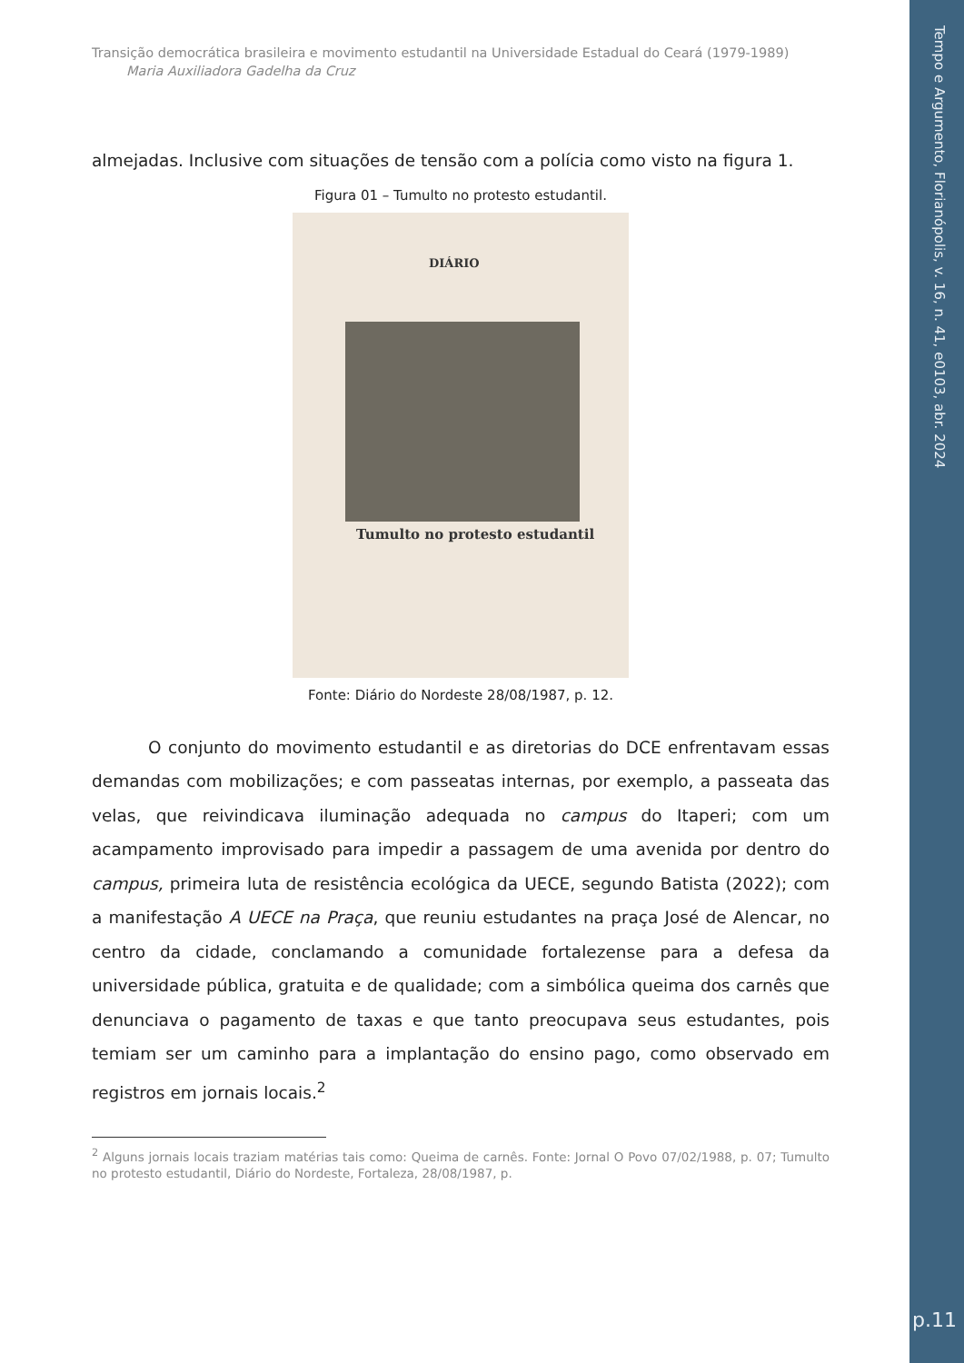Tempo e Argumento, Florianópolis, v. 16, n. 41, e0103, abr. 2024
Transição democrática brasileira e movimento estudantil na Universidade Estadual do Ceará (1979-1989)
Maria Auxiliadora Gadelha da Cruz
almejadas. Inclusive com situações de tensão com a polícia como visto na figura 1.
Figura 01 – Tumulto no protesto estudantil.
DIÁRIO
Tumulto no protesto estudantil
Fonte: Diário do Nordeste 28/08/1987, p. 12.
O conjunto do movimento estudantil e as diretorias do DCE enfrentavam essas demandas com mobilizações; e com passeatas internas, por exemplo, a passeata das velas, que reivindicava iluminação adequada no campus do Itaperi; com um acampamento improvisado para impedir a passagem de uma avenida por dentro do campus, primeira luta de resistência ecológica da UECE, segundo Batista (2022); com a manifestação A UECE na Praça, que reuniu estudantes na praça José de Alencar, no centro da cidade, conclamando a comunidade fortalezense para a defesa da universidade pública, gratuita e de qualidade; com a simbólica queima dos carnês que denunciava o pagamento de taxas e que tanto preocupava seus estudantes, pois temiam ser um caminho para a implantação do ensino pago, como observado em registros em jornais locais.<sup>2</sup>
<sup>2</sup> Alguns jornais locais traziam matérias tais como: Queima de carnês. Fonte: Jornal O Povo 07/02/1988, p. 07; Tumulto no protesto estudantil, Diário do Nordeste, Fortaleza, 28/08/1987, p.
p.11